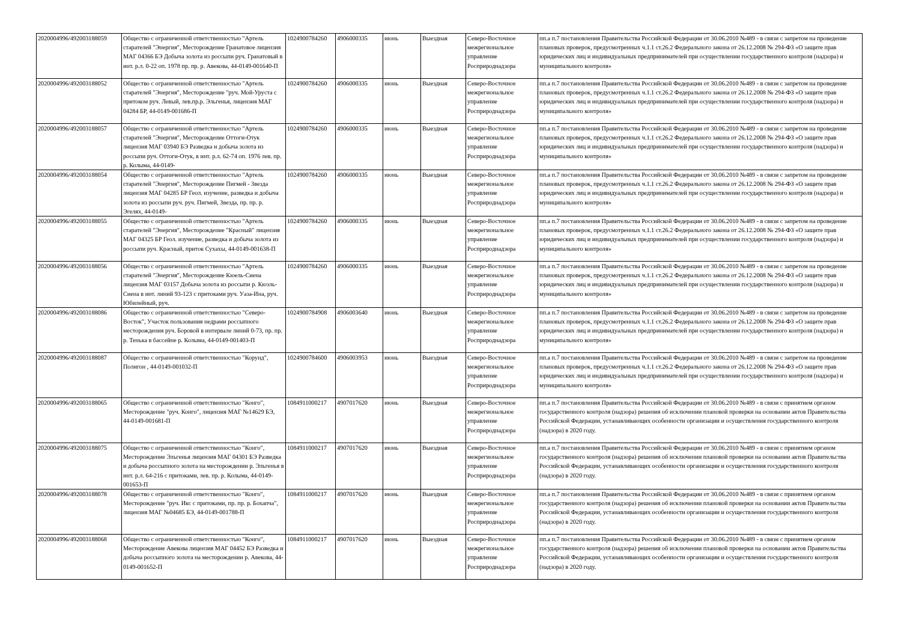| 2020004996/492003188059 | Общество с ограниченной ответственностью "Артель старателей "Энергия", Месторождение Гранатовое лицензия МАГ 04366 БЭ Добыча золота из россыпи руч. Гранатовый в инт. р.л. 0-22 оп. 1978 пр. пр. р. Авекова, 44-0149-001640-П | 1024900784260 | 4906000335 | июнь | Выездная | Северо-Восточное межрегиональное управление Росприроднадзора | пп.а п.7 постановления Правительства Российской Федерации от 30.06.2010 №489 - в связи с запретом на проведение плановых проверок, предусмотренных ч.1.1 ст.26.2 Федерального закона от 26.12.2008 № 294-ФЗ «О защите прав юридических лиц и индивидуальных предпринимателей при осуществлении государственного контроля (надзора) и муниципального контроля» |
| 2020004996/492003188052 | Общество с ограниченной ответственностью "Артель старателей "Энергия", Месторождение "руч. Мой-Уруста с притоком руч. Левый, лев.пр.р. Эльгенья, лицензия МАГ 04284 БР, 44-0149-001686-П | 1024900784260 | 4906000335 | июнь | Выездная | Северо-Восточное межрегиональное управление Росприроднадзора | пп.а п.7 постановления Правительства Российской Федерации от 30.06.2010 №489 - в связи с запретом на проведение плановых проверок, предусмотренных ч.1.1 ст.26.2 Федерального закона от 26.12.2008 № 294-ФЗ «О защите прав юридических лиц и индивидуальных предпринимателей при осуществлении государственного контроля (надзора) и муниципального контроля» |
| 2020004996/492003188057 | Общество с ограниченной ответственностью "Артель старателей "Энергия", Месторождение Оттоги-Отук лицензия МАГ 03940 БЭ Разведка и добыча золота из россыпи руч. Оттоги-Отук, в инт. р.л. 62-74 оп. 1976 лев. пр. р. Колыма, 44-0149- | 1024900784260 | 4906000335 | июнь | Выездная | Северо-Восточное межрегиональное управление Росприроднадзора | пп.а п.7 постановления Правительства Российской Федерации от 30.06.2010 №489 - в связи с запретом на проведение плановых проверок, предусмотренных ч.1.1 ст.26.2 Федерального закона от 26.12.2008 № 294-ФЗ «О защите прав юридических лиц и индивидуальных предпринимателей при осуществлении государственного контроля (надзора) и муниципального контроля» |
| 2020004996/492003188054 | Общество с ограниченной ответственностью "Артель старателей "Энергия", Месторождение Пигмей - Звезда лицензия МАГ 04285 БР Геол. изучение, разведка и добыча золота из россыпи руч. руч. Пигмей, Звезда, пр. пр. р. Эгелях, 44-0149- | 1024900784260 | 4906000335 | июнь | Выездная | Северо-Восточное межрегиональное управление Росприроднадзора | пп.а п.7 постановления Правительства Российской Федерации от 30.06.2010 №489 - в связи с запретом на проведение плановых проверок, предусмотренных ч.1.1 ст.26.2 Федерального закона от 26.12.2008 № 294-ФЗ «О защите прав юридических лиц и индивидуальных предпринимателей при осуществлении государственного контроля (надзора) и муниципального контроля» |
| 2020004996/492003188055 | Общество с ограниченной ответственностью "Артель старателей "Энергия", Месторождение "Красный" лицензия МАГ 04325 БР Геол. изучение, разведка и добыча золота из россыпи руч. Красный, приток Сухахы, 44-0149-001638-П | 1024900784260 | 4906000335 | июнь | Выездная | Северо-Восточное межрегиональное управление Росприроднадзора | пп.а п.7 постановления Правительства Российской Федерации от 30.06.2010 №489 - в связи с запретом на проведение плановых проверок, предусмотренных ч.1.1 ст.26.2 Федерального закона от 26.12.2008 № 294-ФЗ «О защите прав юридических лиц и индивидуальных предпринимателей при осуществлении государственного контроля (надзора) и муниципального контроля» |
| 2020004996/492003188056 | Общество с ограниченной ответственностью "Артель старателей "Энергия", Месторождение Кюель-Сиена лицензия МАГ 03157 Добыча золота из россыпи р. Кюэль-Сиена в инт. линий 93-123 с притоками руч. Уаза-Ина, руч. Юбилейный, руч. | 1024900784260 | 4906000335 | июнь | Выездная | Северо-Восточное межрегиональное управление Росприроднадзора | пп.а п.7 постановления Правительства Российской Федерации от 30.06.2010 №489 - в связи с запретом на проведение плановых проверок, предусмотренных ч.1.1 ст.26.2 Федерального закона от 26.12.2008 № 294-ФЗ «О защите прав юридических лиц и индивидуальных предпринимателей при осуществлении государственного контроля (надзора) и муниципального контроля» |
| 2020004996/492003188086 | Общество с ограниченной ответственностью "Северо-Восток", Участок пользования недрами россыпного месторождения руч. Боровой в интервале линий 0-73, пр. пр. р. Тенька в бассейне р. Колыма, 44-0149-001403-П | 1024900784908 | 4906003640 | июнь | Выездная | Северо-Восточное межрегиональное управление Росприроднадзора | пп.а п.7 постановления Правительства Российской Федерации от 30.06.2010 №489 - в связи с запретом на проведение плановых проверок, предусмотренных ч.1.1 ст.26.2 Федерального закона от 26.12.2008 № 294-ФЗ «О защите прав юридических лиц и индивидуальных предпринимателей при осуществлении государственного контроля (надзора) и муниципального контроля» |
| 2020004996/492003188087 | Общество с ограниченной ответственностью "Корунд", Полигон , 44-0149-001032-П | 1024900784600 | 4906003953 | июнь | Выездная | Северо-Восточное межрегиональное управление Росприроднадзора | пп.а п.7 постановления Правительства Российской Федерации от 30.06.2010 №489 - в связи с запретом на проведение плановых проверок, предусмотренных ч.1.1 ст.26.2 Федерального закона от 26.12.2008 № 294-ФЗ «О защите прав юридических лиц и индивидуальных предпринимателей при осуществлении государственного контроля (надзора) и муниципального контроля» |
| 2020004996/492003188065 | Общество с ограниченной ответственностью "Конго", Месторождение "руч. Конго", лицензия МАГ №14629 БЭ, 44-0149-001681-П | 1084911000217 | 4907017620 | июнь | Выездная | Северо-Восточное межрегиональное управление Росприроднадзора | пп.а п.7 постановления Правительства Российской Федерации от 30.06.2010 №489 - в связи с принятием органом государственного контроля (надзора) решения об исключении плановой проверки на основании актов Правительства Российской Федерации, устанавливающих особенности организации и осуществления государственного контроля (надзора) в 2020 году. |
| 2020004996/492003188075 | Общество с ограниченной ответственностью "Конго", Месторождение Эльгенья лицензия МАГ 04301 БЭ Разведка и добыча россыпного золота на месторождении р. Эльгенья в инт. р.л. 64-216 с притоками, лев. пр. р. Колыма, 44-0149-001653-П | 1084911000217 | 4907017620 | июнь | Выездная | Северо-Восточное межрегиональное управление Росприроднадзора | пп.а п.7 постановления Правительства Российской Федерации от 30.06.2010 №489 - в связи с принятием органом государственного контроля (надзора) решения об исключении плановой проверки на основании актов Правительства Российской Федерации, устанавливающих особенности организации и осуществления государственного контроля (надзора) в 2020 году. |
| 2020004996/492003188078 | Общество с ограниченной ответственностью "Конго", Месторождение "руч. Икс с притоками, пр. пр. р. Бохапча", лицензия МАГ №04685 БЭ, 44-0149-001788-П | 1084911000217 | 4907017620 | июнь | Выездная | Северо-Восточное межрегиональное управление Росприроднадзора | пп.а п.7 постановления Правительства Российской Федерации от 30.06.2010 №489 - в связи с принятием органом государственного контроля (надзора) решения об исключении плановой проверки на основании актов Правительства Российской Федерации, устанавливающих особенности организации и осуществления государственного контроля (надзора) в 2020 году. |
| 2020004996/492003188068 | Общество с ограниченной ответственностью "Конго", Месторождение Авекова лицензия МАГ 04452 БЭ Разведка и добыча россыпного золота на месторождении р. Авекова, 44-0149-001652-П | 1084911000217 | 4907017620 | июнь | Выездная | Северо-Восточное межрегиональное управление Росприроднадзора | пп.а п.7 постановления Правительства Российской Федерации от 30.06.2010 №489 - в связи с принятием органом государственного контроля (надзора) решения об исключении плановой проверки на основании актов Правительства Российской Федерации, устанавливающих особенности организации и осуществления государственного контроля (надзора) в 2020 году. |